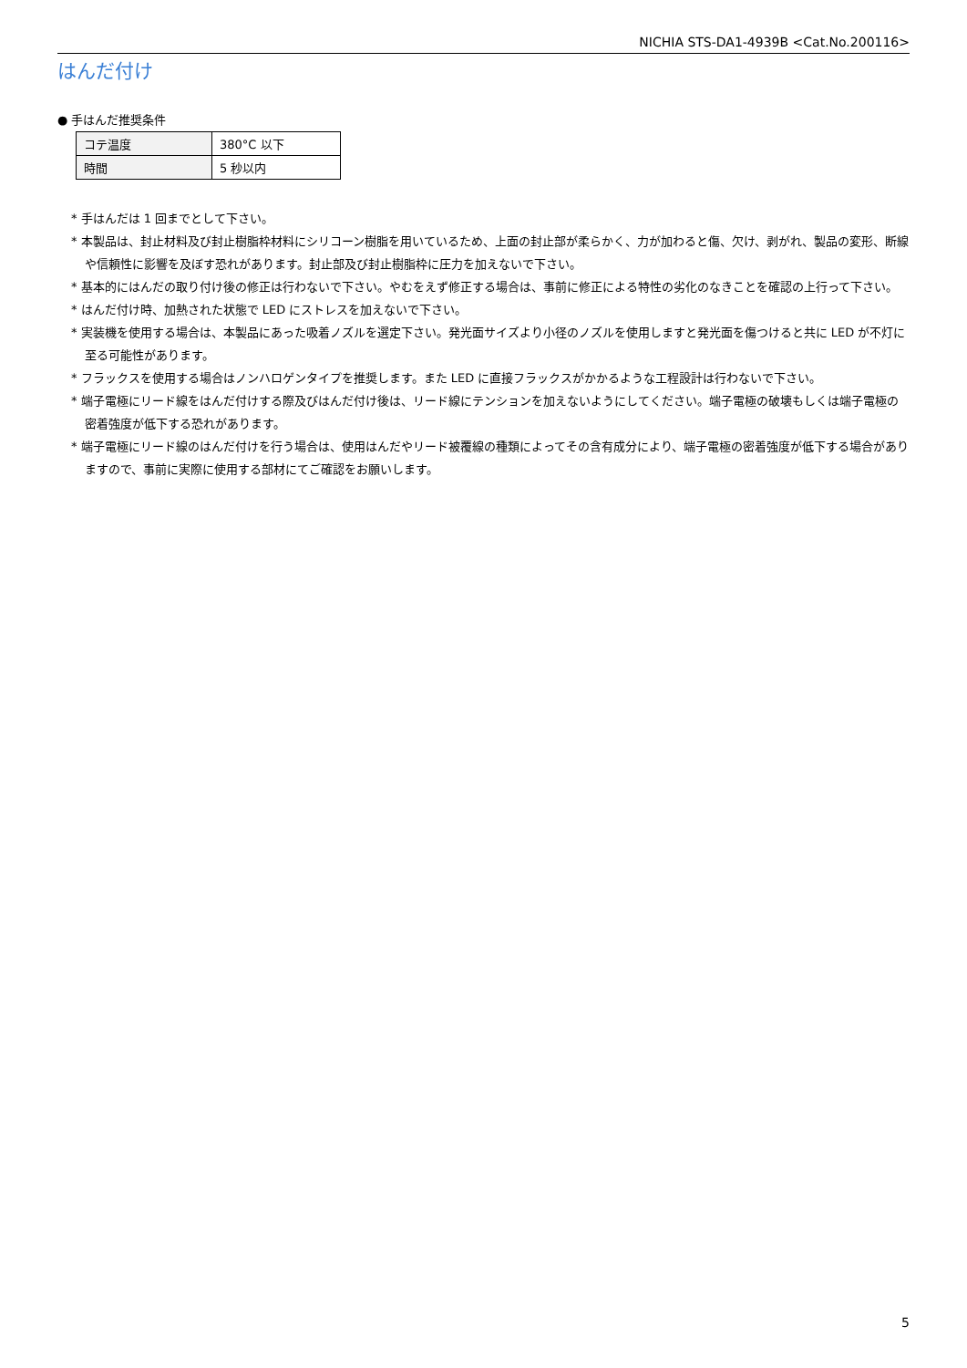NICHIA STS-DA1-4939B <Cat.No.200116>
はんだ付け
● 手はんだ推奨条件
| コテ温度 | 380°C 以下 |
| 時間 | 5 秒以内 |
* 手はんだは 1 回までとして下さい。
* 本製品は、封止材料及び封止樹脂枠材料にシリコーン樹脂を用いているため、上面の封止部が柔らかく、力が加わると傷、欠け、剥がれ、製品の変形、断線や信頼性に影響を及ぼす恐れがあります。封止部及び封止樹脂枠に圧力を加えないで下さい。
* 基本的にはんだの取り付け後の修正は行わないで下さい。やむをえず修正する場合は、事前に修正による特性の劣化のなきことを確認の上行って下さい。
* はんだ付け時、加熱された状態で LED にストレスを加えないで下さい。
* 実装機を使用する場合は、本製品にあった吸着ノズルを選定下さい。発光面サイズより小径のノズルを使用しますと発光面を傷つけると共に LED が不灯に至る可能性があります。
* フラックスを使用する場合はノンハロゲンタイプを推奨します。また LED に直接フラックスがかかるような工程設計は行わないで下さい。
* 端子電極にリード線をはんだ付けする際及びはんだ付け後は、リード線にテンションを加えないようにしてください。端子電極の破壊もしくは端子電極の密着強度が低下する恐れがあります。
* 端子電極にリード線のはんだ付けを行う場合は、使用はんだやリード被覆線の種類によってその含有成分により、端子電極の密着強度が低下する場合がありますので、事前に実際に使用する部材にてご確認をお願いします。
5